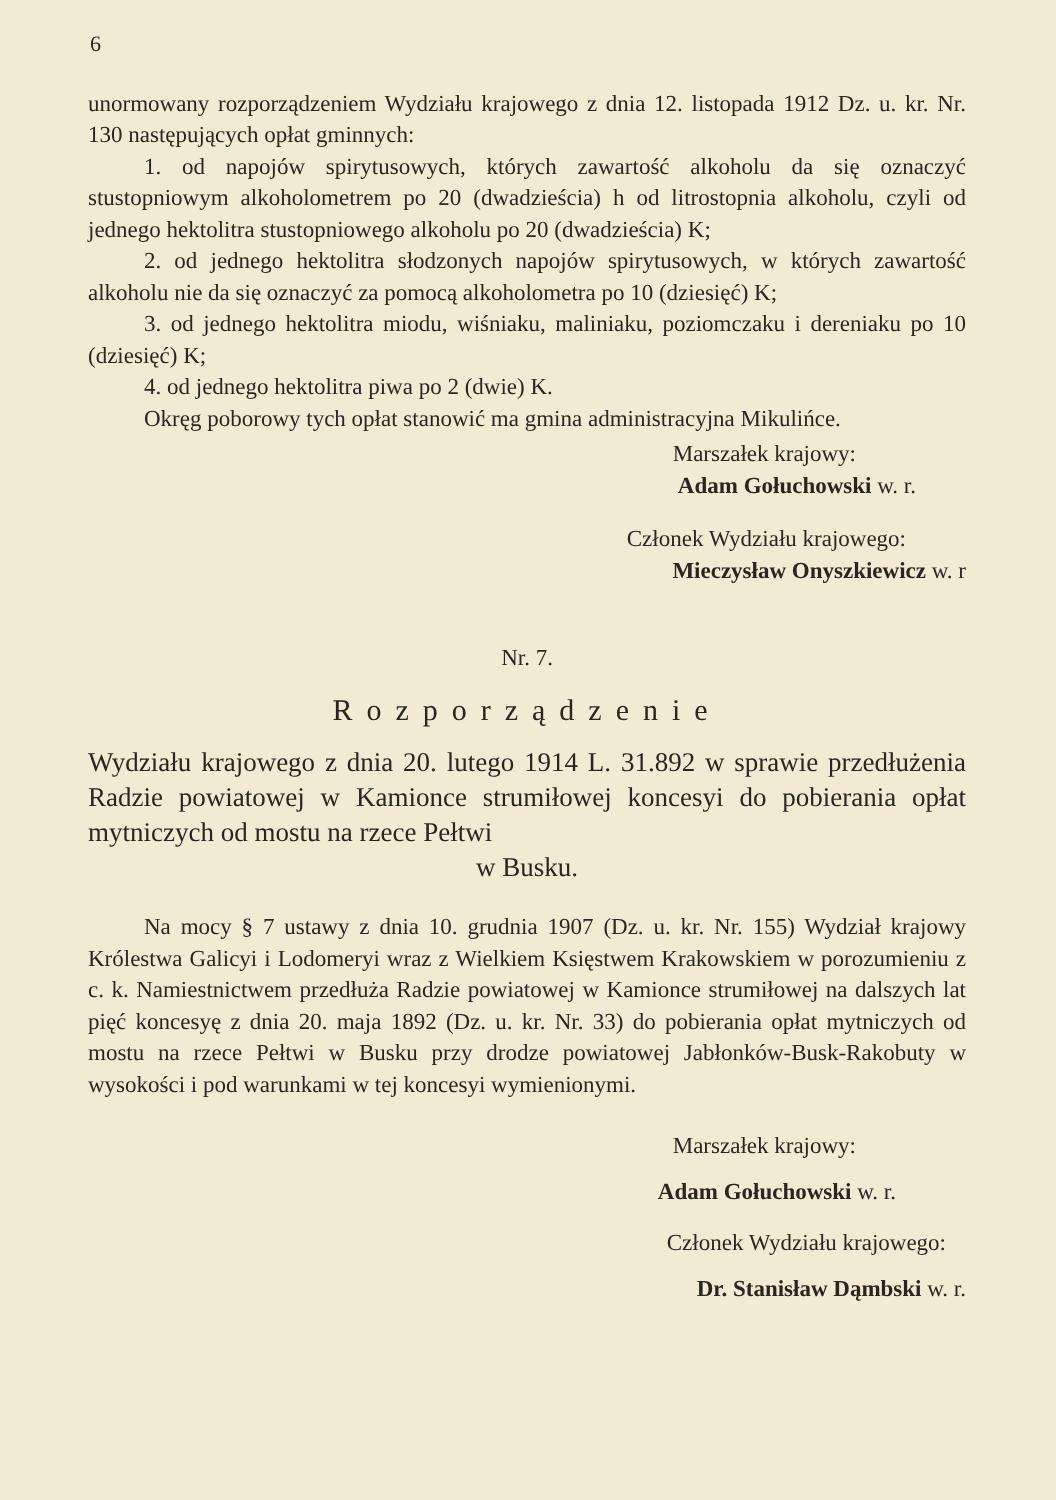6
unormowany rozporządzeniem Wydziału krajowego z dnia 12. listopada 1912 Dz. u. kr. Nr. 130 następujących opłat gminnych:
1. od napojów spirytusowych, których zawartość alkoholu da się oznaczyć stustopniowym alkoholometrem po 20 (dwadzieścia) h od litrostopnia alkoholu, czyli od jednego hektolitra stustopniowego alkoholu po 20 (dwadzieścia) K;
2. od jednego hektolitra słodzonych napojów spirytusowych, w których zawartość alkoholu nie da się oznaczyć za pomocą alkoholometra po 10 (dziesięć) K;
3. od jednego hektolitra miodu, wiśniaku, maliniaku, poziomczaku i dereniaku po 10 (dziesięć) K;
4. od jednego hektolitra piwa po 2 (dwie) K.
Okręg poborowy tych opłat stanowić ma gmina administracyjna Mikulińce.
Marszałek krajowy:
Adam Gołuchowski w. r.
Członek Wydziału krajowego:
Mieczysław Onyszkiewicz w. r
Nr. 7.
Rozporządzenie
Wydziału krajowego z dnia 20. lutego 1914 L. 31.892 w sprawie przedłużenia Radzie powiatowej w Kamionce strumiłowej koncesyi do pobierania opłat mytniczych od mostu na rzece Pełtwi
w Busku.
Na mocy § 7 ustawy z dnia 10. grudnia 1907 (Dz. u. kr. Nr. 155) Wydział krajowy Królestwa Galicyi i Lodomeryi wraz z Wielkiem Księstwem Krakowskiem w porozumieniu z c. k. Namiestnictwem przedłuża Radzie powiatowej w Kamionce strumiłowej na dalszych lat pięć koncesyę z dnia 20. maja 1892 (Dz. u. kr. Nr. 33) do pobierania opłat mytniczych od mostu na rzece Pełtwi w Busku przy drodze powiatowej Jabłonków-Busk-Rakobuty w wysokości i pod warunkami w tej koncesyi wymienionymi.
Marszałek krajowy:
Adam Gołuchowski w. r.
Członek Wydziału krajowego:
Dr. Stanisław Dąmbski w. r.